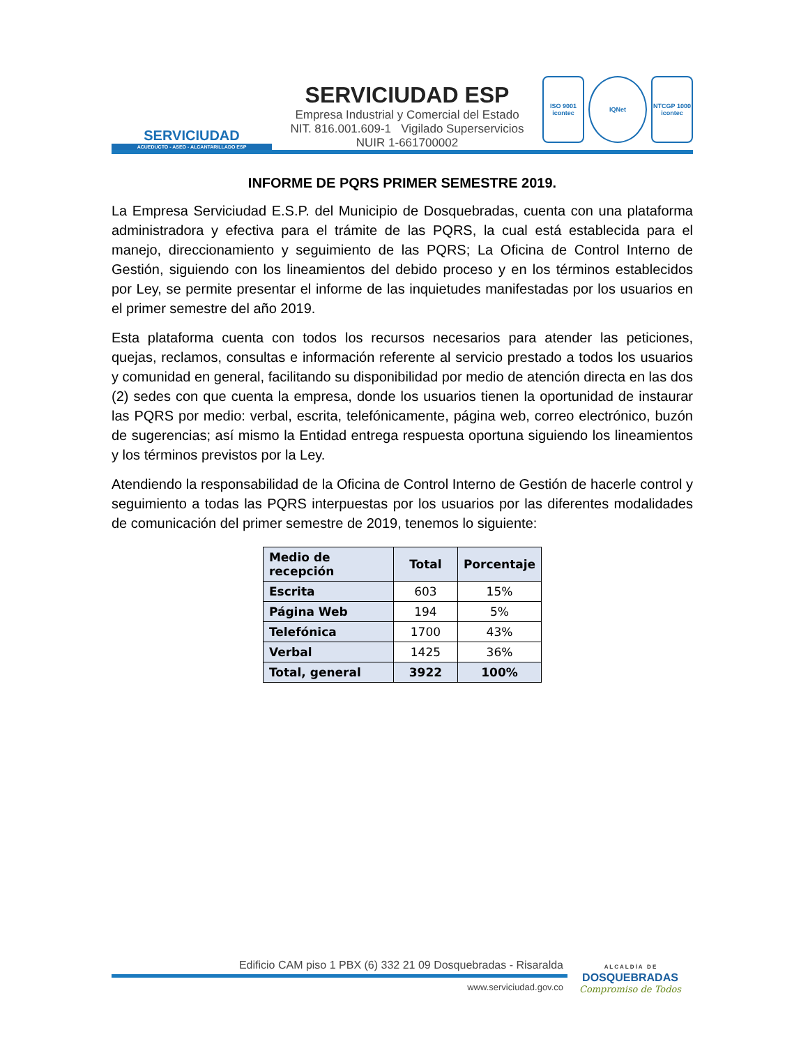SERVICIUDAD
ACUEDUCTO - ASEO - ALCANTARILLADO ESP
SERVICIUDAD ESP
Empresa Industrial y Comercial del Estado
NIT. 816.001.609-1 Vigilado Superservicios
NUIR 1-661700002
ISO 9001 icontec
IQNet NTCGP 1000 icontec
INFORME DE PQRS PRIMER SEMESTRE 2019.
La Empresa Serviciudad E.S.P. del Municipio de Dosquebradas, cuenta con una plataforma administradora y efectiva para el trámite de las PQRS, la cual está establecida para el manejo, direccionamiento y seguimiento de las PQRS; La Oficina de Control Interno de Gestión, siguiendo con los lineamientos del debido proceso y en los términos establecidos por Ley, se permite presentar el informe de las inquietudes manifestadas por los usuarios en el primer semestre del año 2019.
Esta plataforma cuenta con todos los recursos necesarios para atender las peticiones, quejas, reclamos, consultas e información referente al servicio prestado a todos los usuarios y comunidad en general, facilitando su disponibilidad por medio de atención directa en las dos (2) sedes con que cuenta la empresa, donde los usuarios tienen la oportunidad de instaurar las PQRS por medio: verbal, escrita, telefónicamente, página web, correo electrónico, buzón de sugerencias; así mismo la Entidad entrega respuesta oportuna siguiendo los lineamientos y los términos previstos por la Ley.
Atendiendo la responsabilidad de la Oficina de Control Interno de Gestión de hacerle control y seguimiento a todas las PQRS interpuestas por los usuarios por las diferentes modalidades de comunicación del primer semestre de 2019, tenemos lo siguiente:
| Medio de recepción | Total | Porcentaje |
| --- | --- | --- |
| Escrita | 603 | 15% |
| Página Web | 194 | 5% |
| Telefónica | 1700 | 43% |
| Verbal | 1425 | 36% |
| Total, general | 3922 | 100% |
Edificio CAM piso 1 PBX (6) 332 21 09 Dosquebradas - Risaralda
www.serviciudad.gov.co
A L C A L D Í A D E
DOSQUEBRADAS
Compromiso de Todos